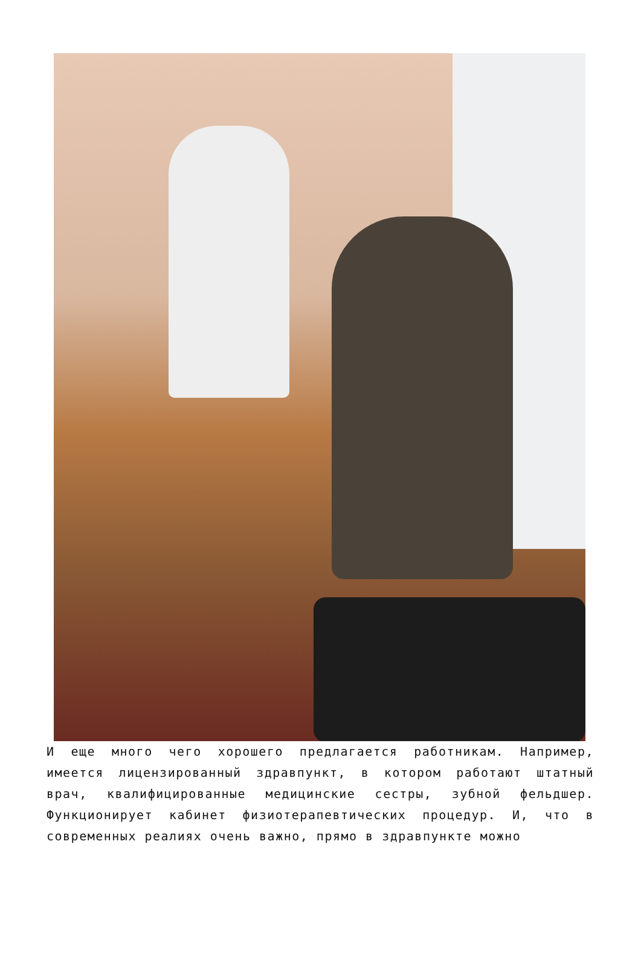И еще много чего хорошего предлагается работникам. Например, имеется лицензированный здравпункт, в котором работают штатный врач, квалифицированные медицинские сестры, зубной фельдшер. Функционирует кабинет физиотерапевтических процедур. И, что в современных реалиях очень важно, прямо в здравпункте можно